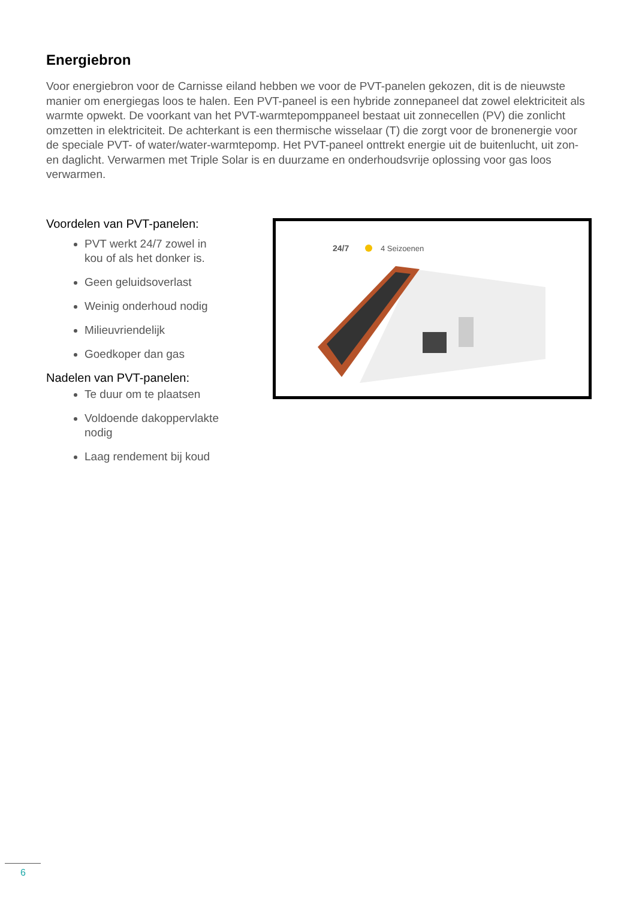Energiebron
Voor energiebron voor de Carnisse eiland hebben we voor de PVT-panelen gekozen, dit is de nieuwste manier om energiegas loos te halen. Een PVT-paneel is een hybride zonnepaneel dat zowel elektriciteit als warmte opwekt. De voorkant van het PVT-warmtepomppaneel bestaat uit zonnecellen (PV) die zonlicht omzetten in elektriciteit. De achterkant is een thermische wisselaar (T) die zorgt voor de bronenergie voor de speciale PVT- of water/water-warmtepomp. Het PVT-paneel onttrekt energie uit de buitenlucht, uit zon- en daglicht. Verwarmen met Triple Solar is en duurzame en onderhoudsvrije oplossing voor gas loos verwarmen.
Voordelen van PVT-panelen:
PVT werkt 24/7 zowel in kou of als het donker is.
Geen geluidsoverlast
Weinig onderhoud nodig
Milieuvriendelijk
Goedkoper dan gas
Nadelen van PVT-panelen:
Te duur om te plaatsen
Voldoende dakoppervlakte nodig
Laag rendement bij koud
24/7
4 Seizoenen
6